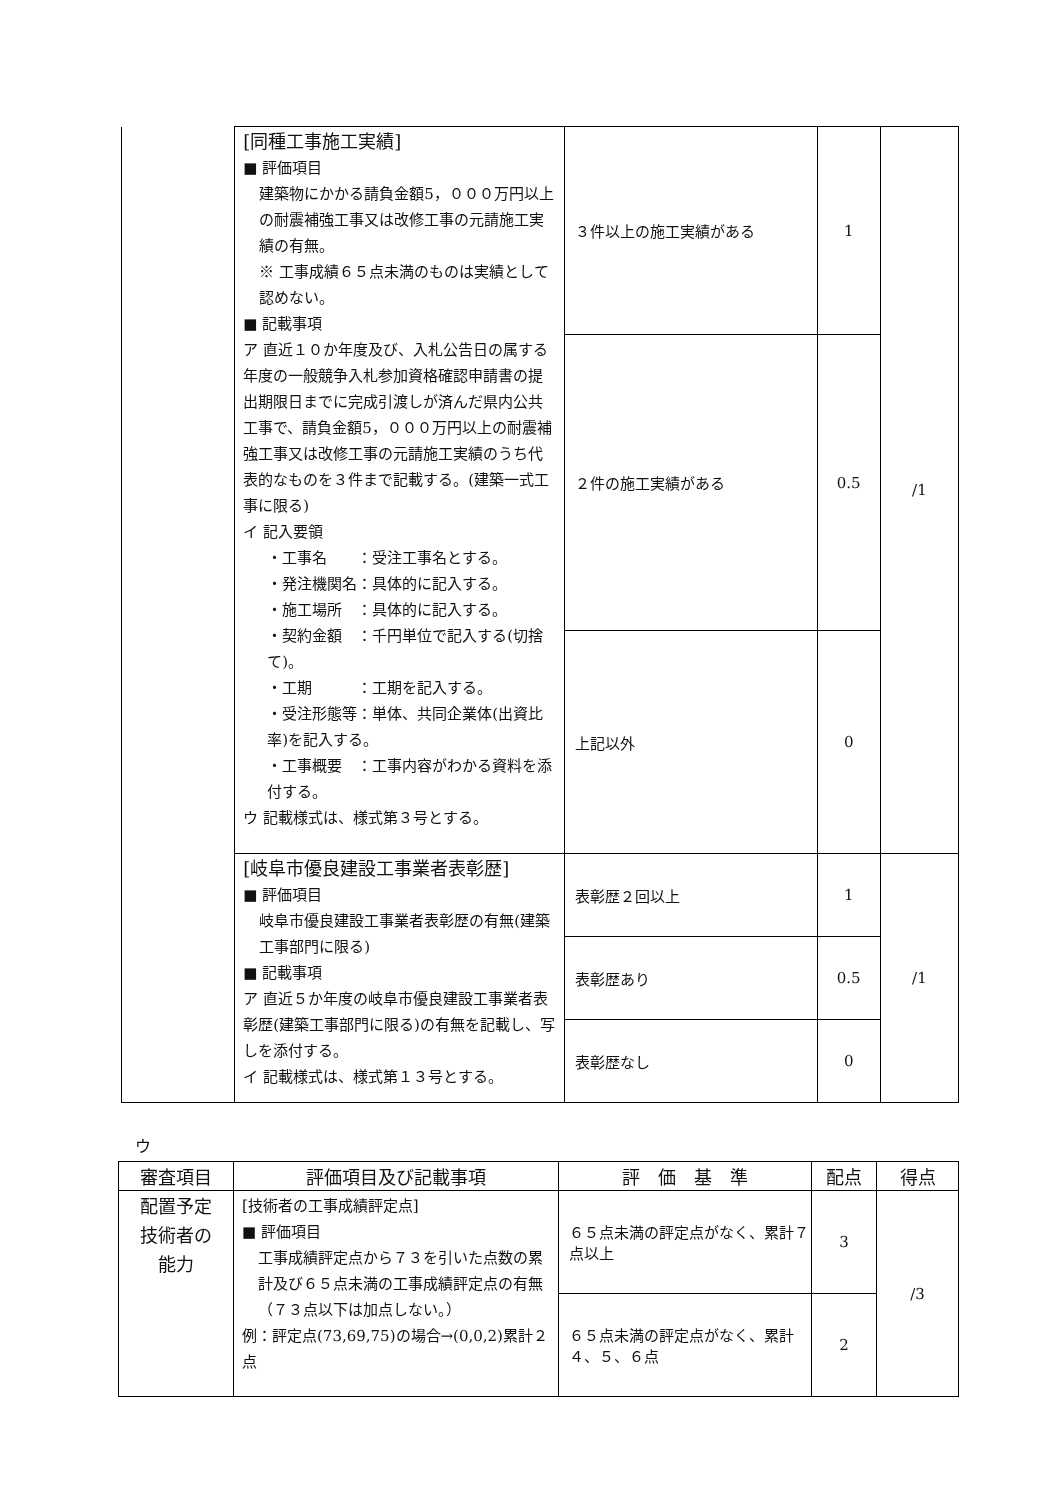| | [同種工事施工実績] ■ 評価項目 建築物にかかる請負金額5，０００万円以上の耐震補強工事又は改修工事の元請施工実績の有無。 ※ 工事成績６５点未満のものは実績として認めない。 ■ 記載事項 ア 直近１０か年度及び、入札公告日の属する年度の一般競争入札参加資格確認申請書の提出期限日までに完成引渡しが済んだ県内公共工事で、請負金額5，０００万円以上の耐震補強工事又は改修工事の元請施工実績のうち代表的なものを３件まで記載する。(建築一式工事に限る) イ 記入要領 ・工事名 ：受注工事名とする。 ・発注機関名：具体的に記入する。 ・施工場所 ：具体的に記入する。 ・契約金額 ：千円単位で記入する(切捨て)。 ・工期 ：工期を記入する。 ・受注形態等：単体、共同企業体(出資比率)を記入する。 ・工事概要 ：工事内容がわかる資料を添付する。 ウ 記載様式は、様式第３号とする。 | ３件以上の施工実績がある | 1 | /1 |
| | | ２件の施工実績がある | 0.5 | |
| | | 上記以外 | 0 | |
| | [岐阜市優良建設工事業者表彰歴] ■ 評価項目 岐阜市優良建設工事業者表彰歴の有無(建築工事部門に限る) ■ 記載事項 ア 直近５か年度の岐阜市優良建設工事業者表彰歴(建築工事部門に限る)の有無を記載し、写しを添付する。 イ 記載様式は、様式第１３号とする。 | 表彰歴２回以上 | 1 | /1 |
| | | 表彰歴あり | 0.5 | |
| | | 表彰歴なし | 0 | |
ウ
| 審査項目 | 評価項目及び記載事項 | 評 価 基 準 | 配点 | 得点 |
| --- | --- | --- | --- | --- |
| 配置予定 技術者の 能力 | [技術者の工事成績評定点] ■ 評価項目 工事成績評定点から７３を引いた点数の累計及び６５点未満の工事成績評定点の有無（７３点以下は加点しない。） 例：評定点(73,69,75)の場合→(0,0,2)累計２点 | ６５点未満の評定点がなく、累計７点以上 | 3 | /3 |
| | | ６５点未満の評定点がなく、累計４、５、６点 | 2 | |